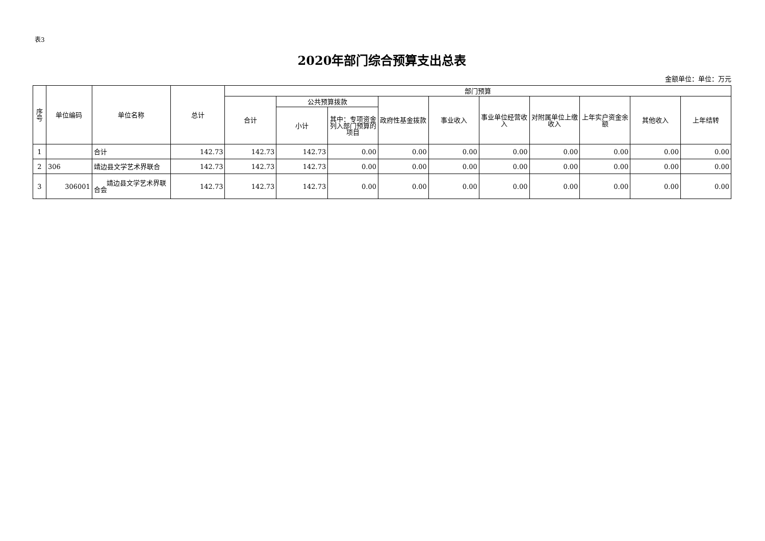表3
2020年部门综合预算支出总表
金额单位：单位：万元
| 序 号 | 单位编码 | 单位名称 | 总计 | 部门预算 | | | | | | | | | |
| --- | --- | --- | --- | --- | --- | --- | --- | --- | --- | --- | --- | --- | --- |
| | | | | 合计 | 公共预算拨款 | | 政府性基金拨款 | 事业收入 | 事业单位经营收入 | 对附属单位上缴收入 | 上年实户资金余额 | 其他收入 | 上年结转 |
| | | | | | 小计 | 其中：专项资金列入部门预算的项目 | | | | | | | |
| 1 | | 合计 | 142.73 | 142.73 | 142.73 | 0.00 | 0.00 | 0.00 | 0.00 | 0.00 | 0.00 | 0.00 | 0.00 |
| 2 | 306 | 靖边县文学艺术界联合 | 142.73 | 142.73 | 142.73 | 0.00 | 0.00 | 0.00 | 0.00 | 0.00 | 0.00 | 0.00 | 0.00 |
| 3 | 306001 | 靖边县文学艺术界联合会 | 142.73 | 142.73 | 142.73 | 0.00 | 0.00 | 0.00 | 0.00 | 0.00 | 0.00 | 0.00 | 0.00 |